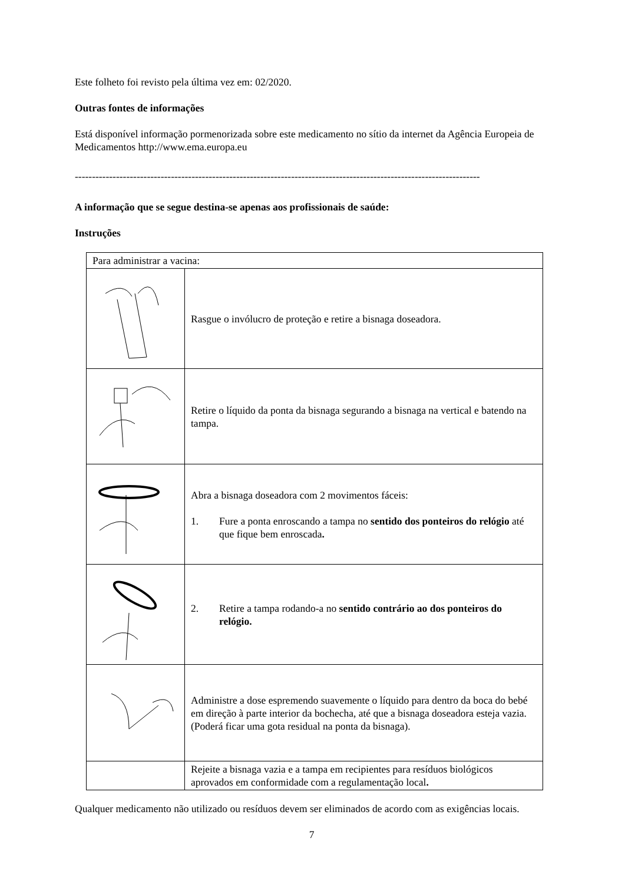Este folheto foi revisto pela última vez em: 02/2020.
Outras fontes de informações
Está disponível informação pormenorizada sobre este medicamento no sítio da internet da Agência Europeia de Medicamentos http://www.ema.europa.eu
----------------------------------------------------------------------------------------------------------------------
A informação que se segue destina-se apenas aos profissionais de saúde:
Instruções
| Para administrar a vacina: | |
| | Rasgue o invólucro de proteção e retire a bisnaga doseadora. |
| | Retire o líquido da ponta da bisnaga segurando a bisnaga na vertical e batendo na tampa. |
| | Abra a bisnaga doseadora com 2 movimentos fáceis: 1. Fure a ponta enroscando a tampa no sentido dos ponteiros do relógio até que fique bem enroscada . |
| | 2. Retire a tampa rodando-a no sentido contrário ao dos ponteiros do relógio. |
| | Administre a dose espremendo suavemente o líquido para dentro da boca do bebé em direção à parte interior da bochecha, até que a bisnaga doseadora esteja vazia. (Poderá ficar uma gota residual na ponta da bisnaga). |
| | Rejeite a bisnaga vazia e a tampa em recipientes para resíduos biológicos aprovados em conformidade com a regulamentação local . |
Qualquer medicamento não utilizado ou resíduos devem ser eliminados de acordo com as exigências locais.
7